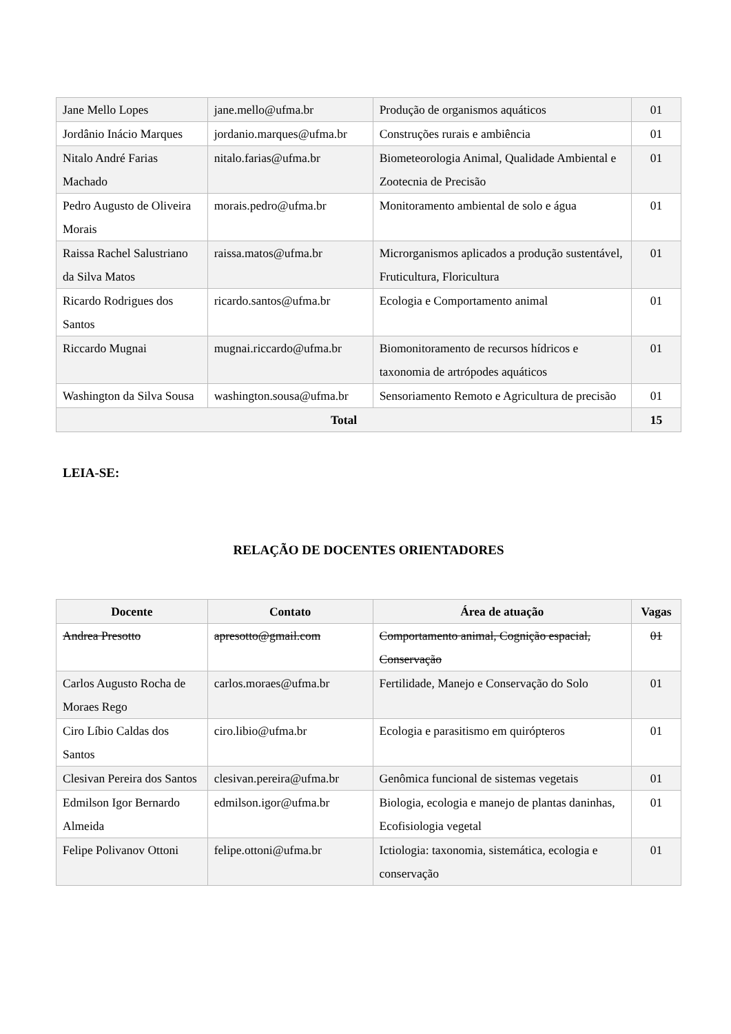| Jane Mello Lopes | jane.mello@ufma.br | Produção de organismos aquáticos | 01 |
| Jordânio Inácio Marques | jordanio.marques@ufma.br | Construções rurais e ambiência | 01 |
| Nitalo André Farias Machado | nitalo.farias@ufma.br | Biometeorologia Animal, Qualidade Ambiental e Zootecnia de Precisão | 01 |
| Pedro Augusto de Oliveira Morais | morais.pedro@ufma.br | Monitoramento ambiental de solo e água | 01 |
| Raissa Rachel Salustriano da Silva Matos | raissa.matos@ufma.br | Microrganismos aplicados a produção sustentável, Fruticultura, Floricultura | 01 |
| Ricardo Rodrigues dos Santos | ricardo.santos@ufma.br | Ecologia e Comportamento animal | 01 |
| Riccardo Mugnai | mugnai.riccardo@ufma.br | Biomonitoramento de recursos hídricos e taxonomia de artrópodes aquáticos | 01 |
| Washington da Silva Sousa | washington.sousa@ufma.br | Sensoriamento Remoto e Agricultura de precisão | 01 |
| Total | | | 15 |
LEIA-SE:
RELAÇÃO DE DOCENTES ORIENTADORES
| Docente | Contato | Área de atuação | Vagas |
| --- | --- | --- | --- |
| Andrea Presotto | apresotto@gmail.com | Comportamento animal, Cognição espacial, Conservação | 01 |
| Carlos Augusto Rocha de Moraes Rego | carlos.moraes@ufma.br | Fertilidade, Manejo e Conservação do Solo | 01 |
| Ciro Líbio Caldas dos Santos | ciro.libio@ufma.br | Ecologia e parasitismo em quirópteros | 01 |
| Clesivan Pereira dos Santos | clesivan.pereira@ufma.br | Genômica funcional de sistemas vegetais | 01 |
| Edmilson Igor Bernardo Almeida | edmilson.igor@ufma.br | Biologia, ecologia e manejo de plantas daninhas, Ecofisiologia vegetal | 01 |
| Felipe Polivanov Ottoni | felipe.ottoni@ufma.br | Ictiologia: taxonomia, sistemática, ecologia e conservação | 01 |